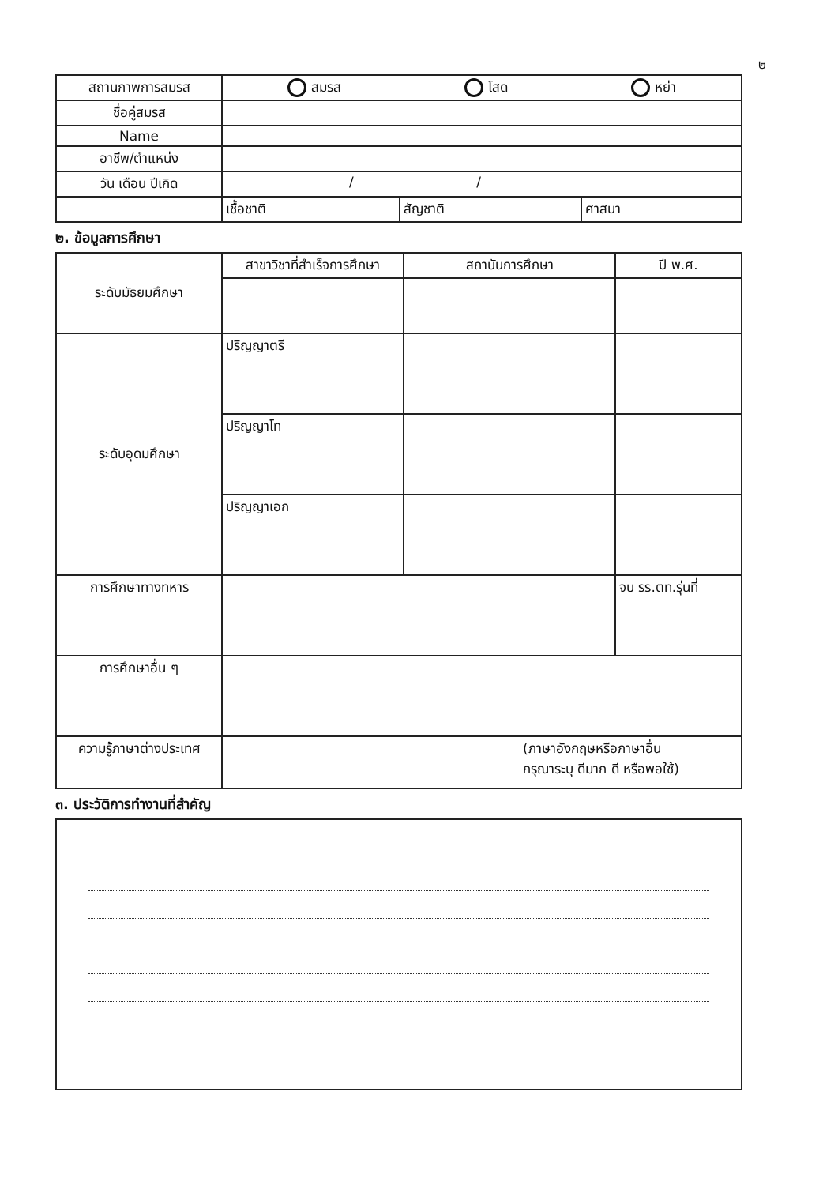๒
| สถานภาพการสมรส | สมรส โสด หย่า | | |
| ชื่อคู่สมรส | | | |
| Name | | | |
| อาชีพ/ตำแหน่ง | | | |
| วัน เดือน ปีเกิด | / / | | |
| | เชื้อชาติ | สัญชาติ | ศาสนา |
๒. ข้อมูลการศึกษา
| ระดับมัธยมศึกษา | สาขาวิชาที่สำเร็จการศึกษา | สถาบันการศึกษา | ปี พ.ศ. |
| ระดับอุดมศึกษา | ปริญญาตรี | | |
| | ปริญญาโท | | |
| | ปริญญาเอก | | |
| การศึกษาทางทหาร | | | จบ รร.ตท.รุ่นที่ |
| การศึกษาอื่น ๆ | | | |
| ความรู้ภาษาต่างประเทศ | (ภาษาอังกฤษหรือภาษาอื่น กรุณาระบุ ดีมาก ดี หรือพอใช้) | | |
๓. ประวัติการทำงานที่สำคัญ